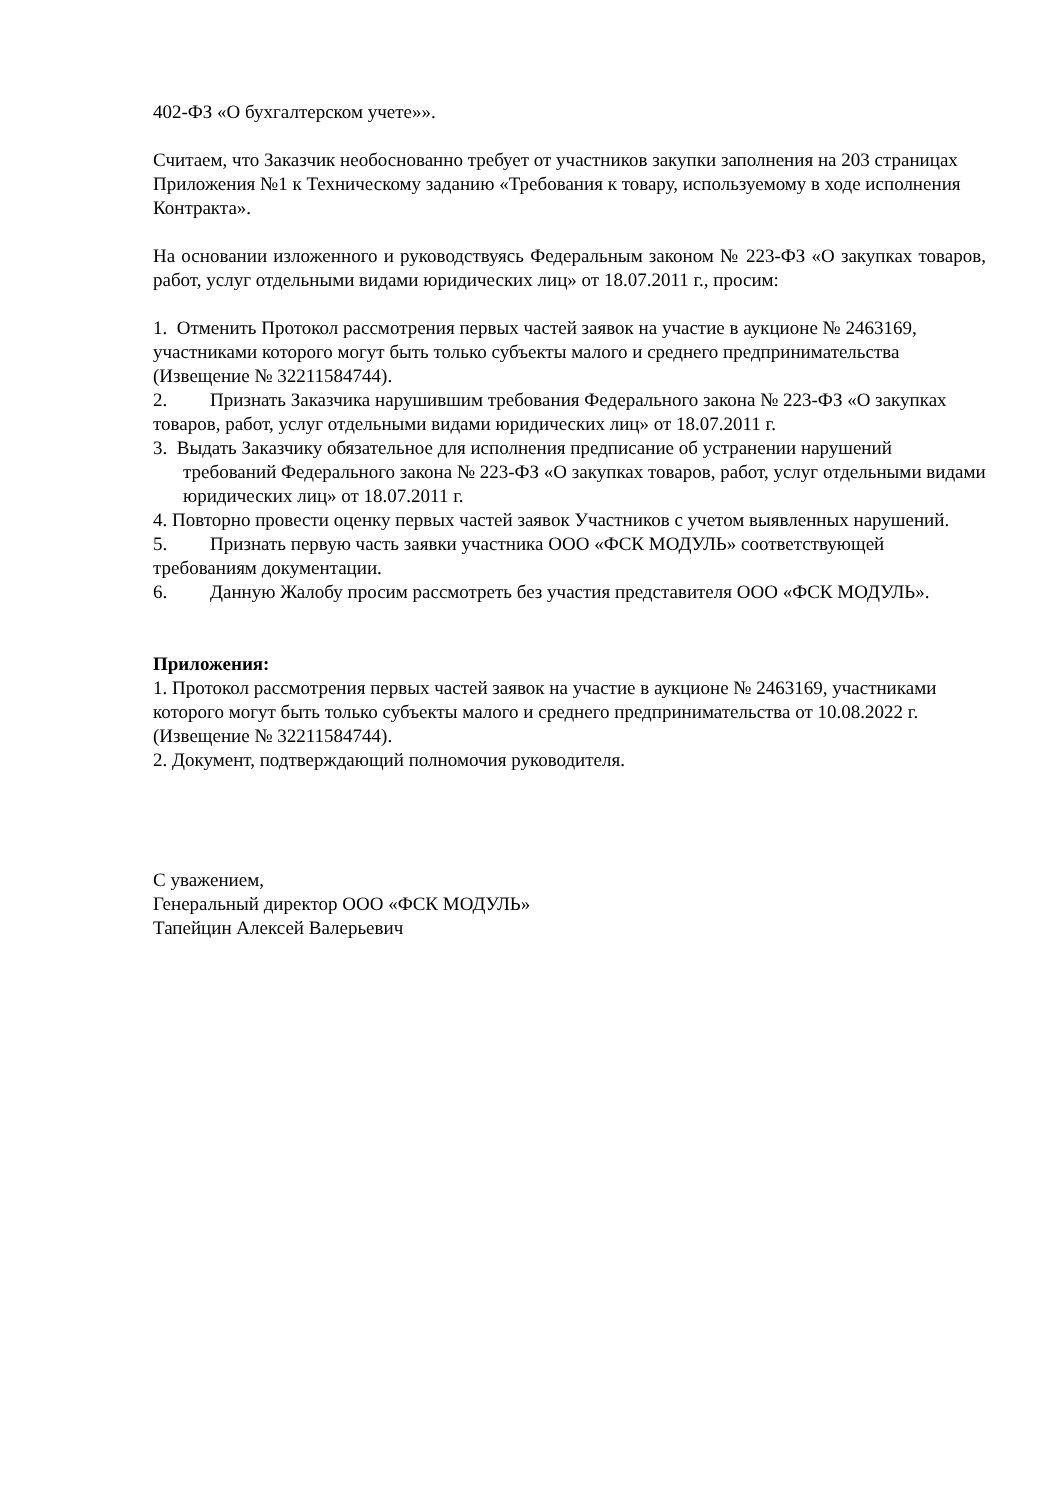402-ФЗ «О бухгалтерском учете»».
Считаем, что Заказчик необоснованно требует от участников закупки заполнения на 203 страницах Приложения №1 к Техническому заданию «Требования к товару, используемому в ходе исполнения Контракта».
На основании изложенного и руководствуясь Федеральным законом № 223-ФЗ «О закупках товаров, работ, услуг отдельными видами юридических лиц» от 18.07.2011 г., просим:
1. Отменить Протокол рассмотрения первых частей заявок на участие в аукционе № 2463169, участниками которого могут быть только субъекты малого и среднего предпринимательства (Извещение № 32211584744).
2. Признать Заказчика нарушившим требования Федерального закона № 223-ФЗ «О закупках товаров, работ, услуг отдельными видами юридических лиц» от 18.07.2011 г.
3. Выдать Заказчику обязательное для исполнения предписание об устранении нарушений требований Федерального закона № 223-ФЗ «О закупках товаров, работ, услуг отдельными видами юридических лиц» от 18.07.2011 г.
4. Повторно провести оценку первых частей заявок Участников с учетом выявленных нарушений.
5. Признать первую часть заявки участника ООО «ФСК МОДУЛЬ» соответствующей требованиям документации.
6. Данную Жалобу просим рассмотреть без участия представителя ООО «ФСК МОДУЛЬ».
Приложения:
1. Протокол рассмотрения первых частей заявок на участие в аукционе № 2463169, участниками которого могут быть только субъекты малого и среднего предпринимательства от 10.08.2022 г. (Извещение № 32211584744).
2. Документ, подтверждающий полномочия руководителя.
С уважением,
Генеральный директор ООО «ФСК МОДУЛЬ»
Тапейцин Алексей Валерьевич